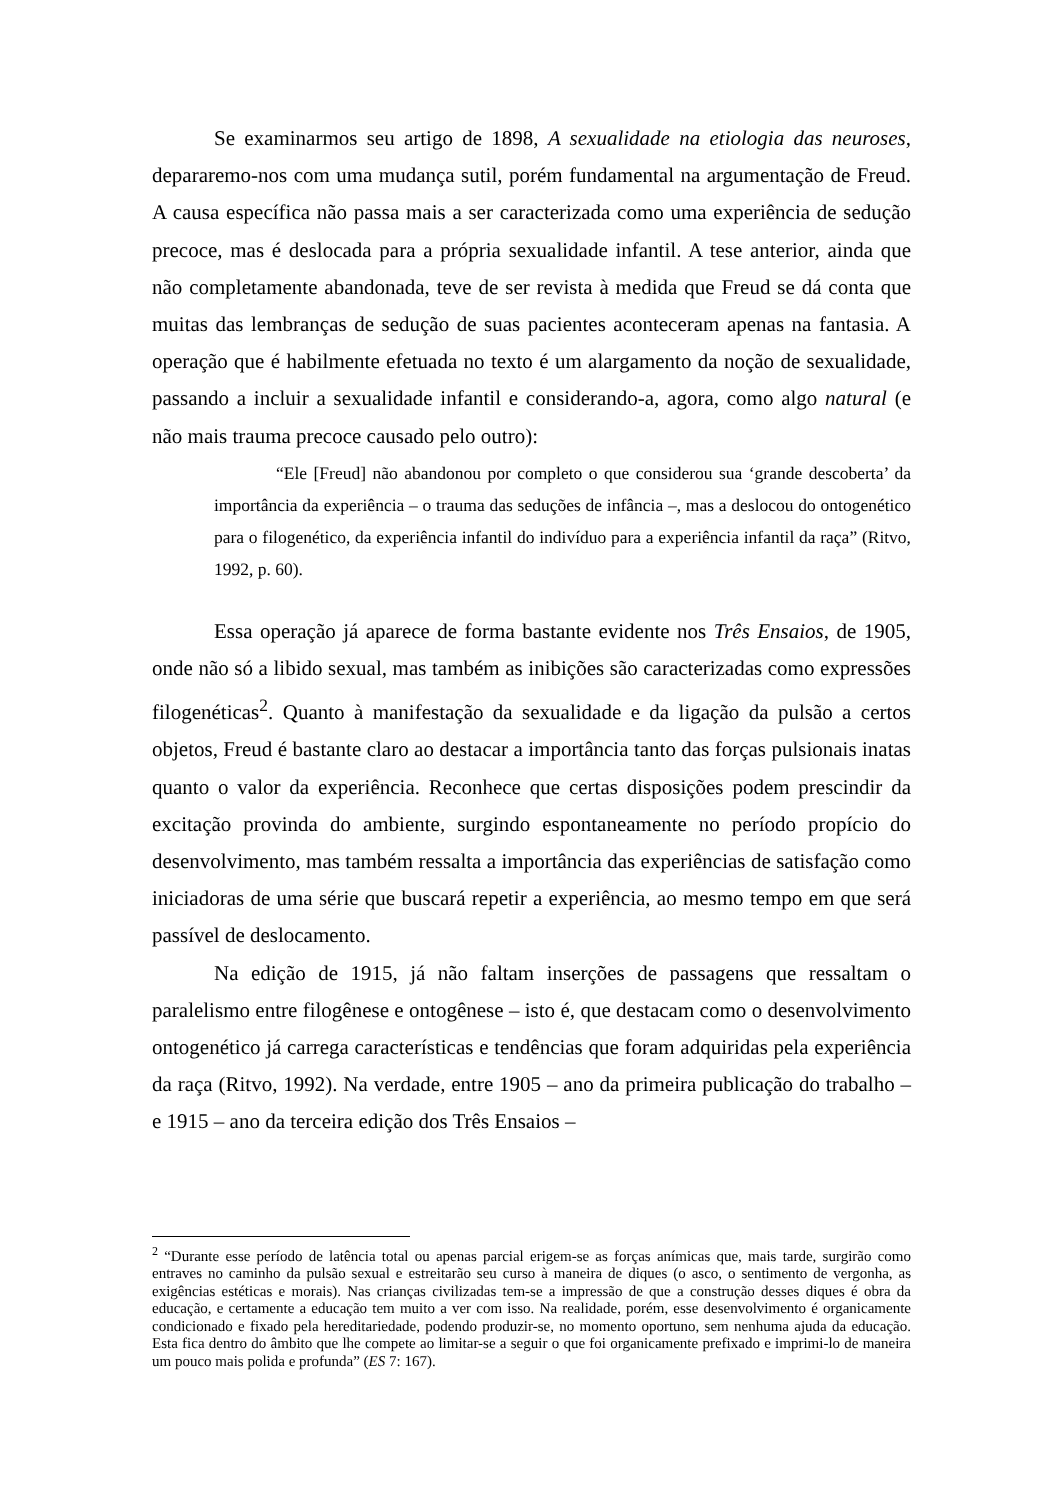Se examinarmos seu artigo de 1898, A sexualidade na etiologia das neuroses, depararemo-nos com uma mudança sutil, porém fundamental na argumentação de Freud. A causa específica não passa mais a ser caracterizada como uma experiência de sedução precoce, mas é deslocada para a própria sexualidade infantil. A tese anterior, ainda que não completamente abandonada, teve de ser revista à medida que Freud se dá conta que muitas das lembranças de sedução de suas pacientes aconteceram apenas na fantasia. A operação que é habilmente efetuada no texto é um alargamento da noção de sexualidade, passando a incluir a sexualidade infantil e considerando-a, agora, como algo natural (e não mais trauma precoce causado pelo outro):
“Ele [Freud] não abandonou por completo o que considerou sua ‘grande descoberta’ da importância da experiência – o trauma das seduções de infância –, mas a deslocou do ontogenético para o filogenético, da experiência infantil do indivíduo para a experiência infantil da raça” (Ritvo, 1992, p. 60).
Essa operação já aparece de forma bastante evidente nos Três Ensaios, de 1905, onde não só a libido sexual, mas também as inibições são caracterizadas como expressões filogenéticas<sup>2</sup>. Quanto à manifestação da sexualidade e da ligação da pulsão a certos objetos, Freud é bastante claro ao destacar a importância tanto das forças pulsionais inatas quanto o valor da experiência. Reconhece que certas disposições podem prescindir da excitação provinda do ambiente, surgindo espontaneamente no período propício do desenvolvimento, mas também ressalta a importância das experiências de satisfação como iniciadoras de uma série que buscará repetir a experiência, ao mesmo tempo em que será passível de deslocamento.
Na edição de 1915, já não faltam inserções de passagens que ressaltam o paralelismo entre filogênese e ontogênese – isto é, que destacam como o desenvolvimento ontogenético já carrega características e tendências que foram adquiridas pela experiência da raça (Ritvo, 1992). Na verdade, entre 1905 – ano da primeira publicação do trabalho – e 1915 – ano da terceira edição dos Três Ensaios –
<sup>2</sup> “Durante esse período de latência total ou apenas parcial erigem-se as forças anímicas que, mais tarde, surgirão como entraves no caminho da pulsão sexual e estreitarão seu curso à maneira de diques (o asco, o sentimento de vergonha, as exigências estéticas e morais). Nas crianças civilizadas tem-se a impressão de que a construção desses diques é obra da educação, e certamente a educação tem muito a ver com isso. Na realidade, porém, esse desenvolvimento é organicamente condicionado e fixado pela hereditariedade, podendo produzir-se, no momento oportuno, sem nenhuma ajuda da educação. Esta fica dentro do âmbito que lhe compete ao limitar-se a seguir o que foi organicamente prefixado e imprimi-lo de maneira um pouco mais polida e profunda” (ES 7: 167).